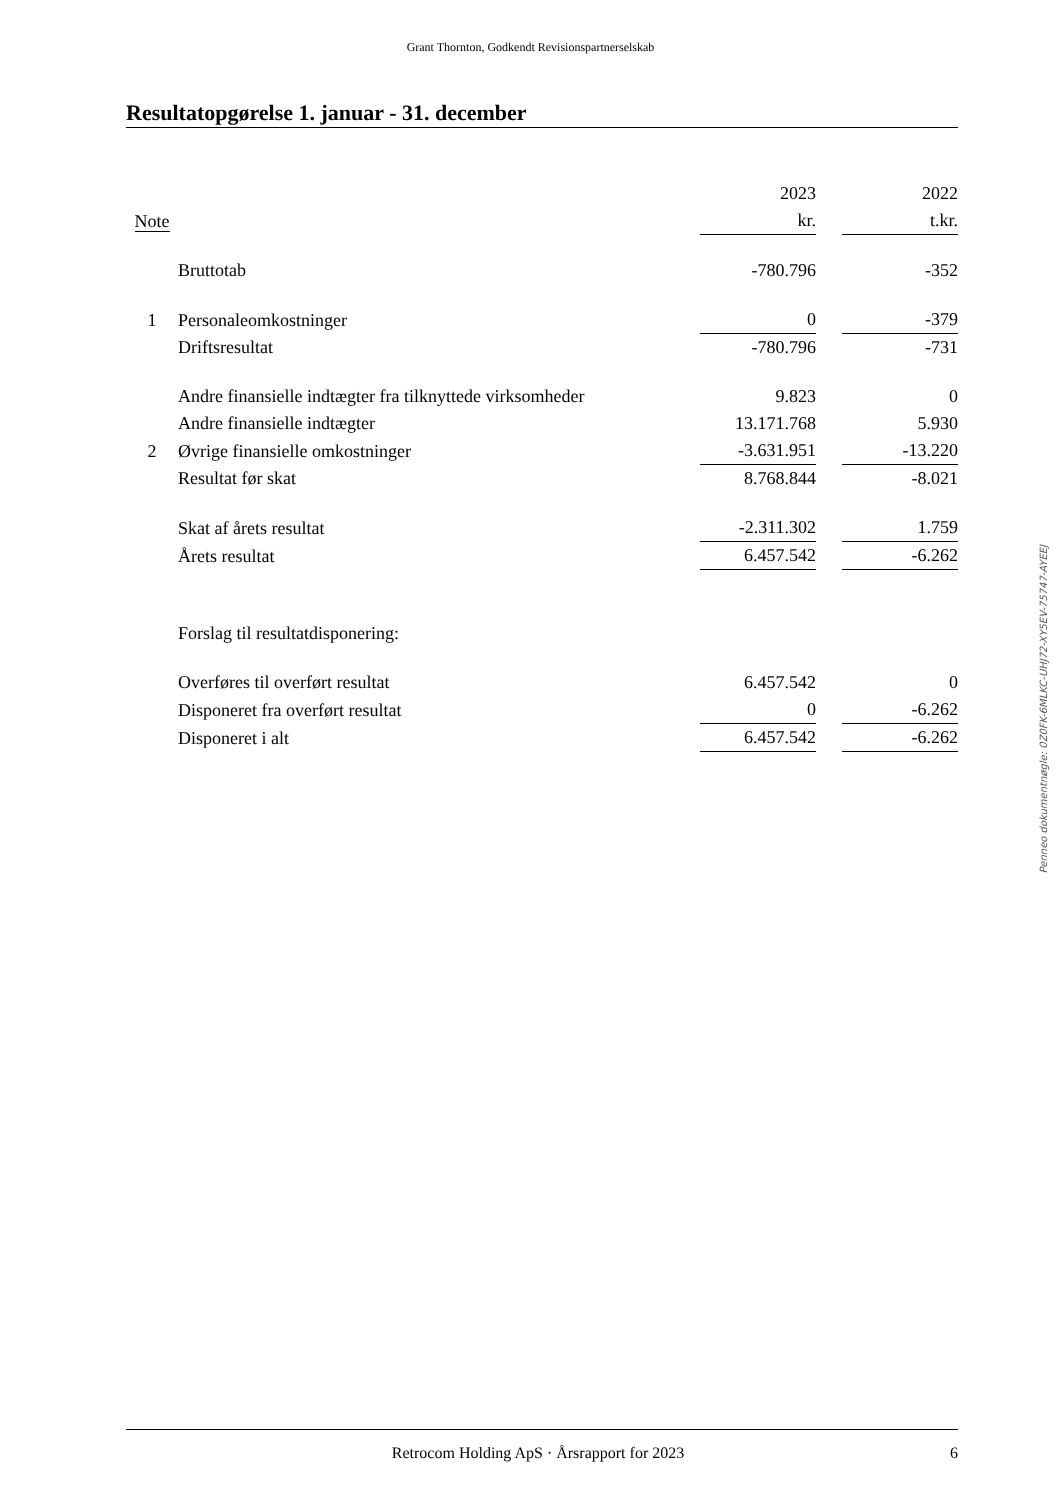Grant Thornton, Godkendt Revisionspartnerselskab
Resultatopgørelse 1. januar - 31. december
| | | 2023 | | 2022 |
| --- | --- | --- | --- | --- |
| Note | | kr. | | t.kr. |
| | Bruttotab | -780.796 | | -352 |
| 1 | Personaleomkostninger | 0 | | -379 |
| | Driftsresultat | -780.796 | | -731 |
| | Andre finansielle indtægter fra tilknyttede virksomheder | 9.823 | | 0 |
| | Andre finansielle indtægter | 13.171.768 | | 5.930 |
| 2 | Øvrige finansielle omkostninger | -3.631.951 | | -13.220 |
| | Resultat før skat | 8.768.844 | | -8.021 |
| | Skat af årets resultat | -2.311.302 | | 1.759 |
| | Årets resultat | 6.457.542 | | -6.262 |
| | Forslag til resultatdisponering: | | | |
| | Overføres til overført resultat | 6.457.542 | | 0 |
| | Disponeret fra overført resultat | 0 | | -6.262 |
| | Disponeret i alt | 6.457.542 | | -6.262 |
Penneo dokumentnøgle: 0Z0FK-6MLKC-UHJ72-XY5EV-75747-AYEEJ
Retrocom Holding ApS · Årsrapport for 2023 6